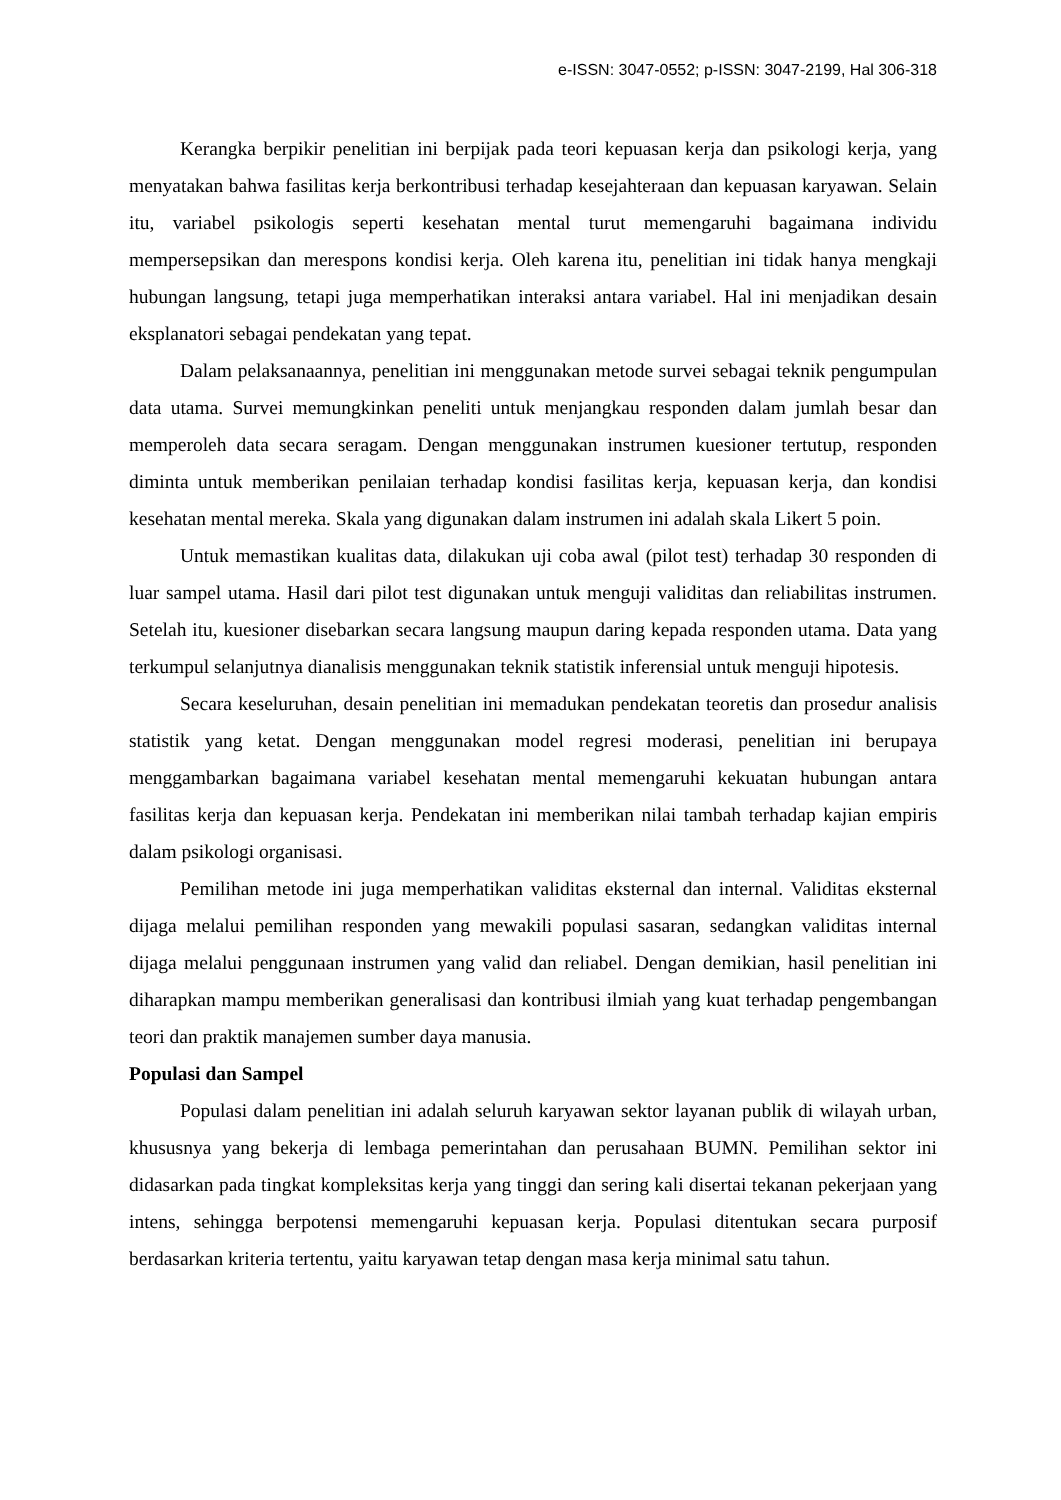e-ISSN: 3047-0552; p-ISSN: 3047-2199, Hal 306-318
Kerangka berpikir penelitian ini berpijak pada teori kepuasan kerja dan psikologi kerja, yang menyatakan bahwa fasilitas kerja berkontribusi terhadap kesejahteraan dan kepuasan karyawan. Selain itu, variabel psikologis seperti kesehatan mental turut memengaruhi bagaimana individu mempersepsikan dan merespons kondisi kerja. Oleh karena itu, penelitian ini tidak hanya mengkaji hubungan langsung, tetapi juga memperhatikan interaksi antara variabel. Hal ini menjadikan desain eksplanatori sebagai pendekatan yang tepat.
Dalam pelaksanaannya, penelitian ini menggunakan metode survei sebagai teknik pengumpulan data utama. Survei memungkinkan peneliti untuk menjangkau responden dalam jumlah besar dan memperoleh data secara seragam. Dengan menggunakan instrumen kuesioner tertutup, responden diminta untuk memberikan penilaian terhadap kondisi fasilitas kerja, kepuasan kerja, dan kondisi kesehatan mental mereka. Skala yang digunakan dalam instrumen ini adalah skala Likert 5 poin.
Untuk memastikan kualitas data, dilakukan uji coba awal (pilot test) terhadap 30 responden di luar sampel utama. Hasil dari pilot test digunakan untuk menguji validitas dan reliabilitas instrumen. Setelah itu, kuesioner disebarkan secara langsung maupun daring kepada responden utama. Data yang terkumpul selanjutnya dianalisis menggunakan teknik statistik inferensial untuk menguji hipotesis.
Secara keseluruhan, desain penelitian ini memadukan pendekatan teoretis dan prosedur analisis statistik yang ketat. Dengan menggunakan model regresi moderasi, penelitian ini berupaya menggambarkan bagaimana variabel kesehatan mental memengaruhi kekuatan hubungan antara fasilitas kerja dan kepuasan kerja. Pendekatan ini memberikan nilai tambah terhadap kajian empiris dalam psikologi organisasi.
Pemilihan metode ini juga memperhatikan validitas eksternal dan internal. Validitas eksternal dijaga melalui pemilihan responden yang mewakili populasi sasaran, sedangkan validitas internal dijaga melalui penggunaan instrumen yang valid dan reliabel. Dengan demikian, hasil penelitian ini diharapkan mampu memberikan generalisasi dan kontribusi ilmiah yang kuat terhadap pengembangan teori dan praktik manajemen sumber daya manusia.
Populasi dan Sampel
Populasi dalam penelitian ini adalah seluruh karyawan sektor layanan publik di wilayah urban, khususnya yang bekerja di lembaga pemerintahan dan perusahaan BUMN. Pemilihan sektor ini didasarkan pada tingkat kompleksitas kerja yang tinggi dan sering kali disertai tekanan pekerjaan yang intens, sehingga berpotensi memengaruhi kepuasan kerja. Populasi ditentukan secara purposif berdasarkan kriteria tertentu, yaitu karyawan tetap dengan masa kerja minimal satu tahun.